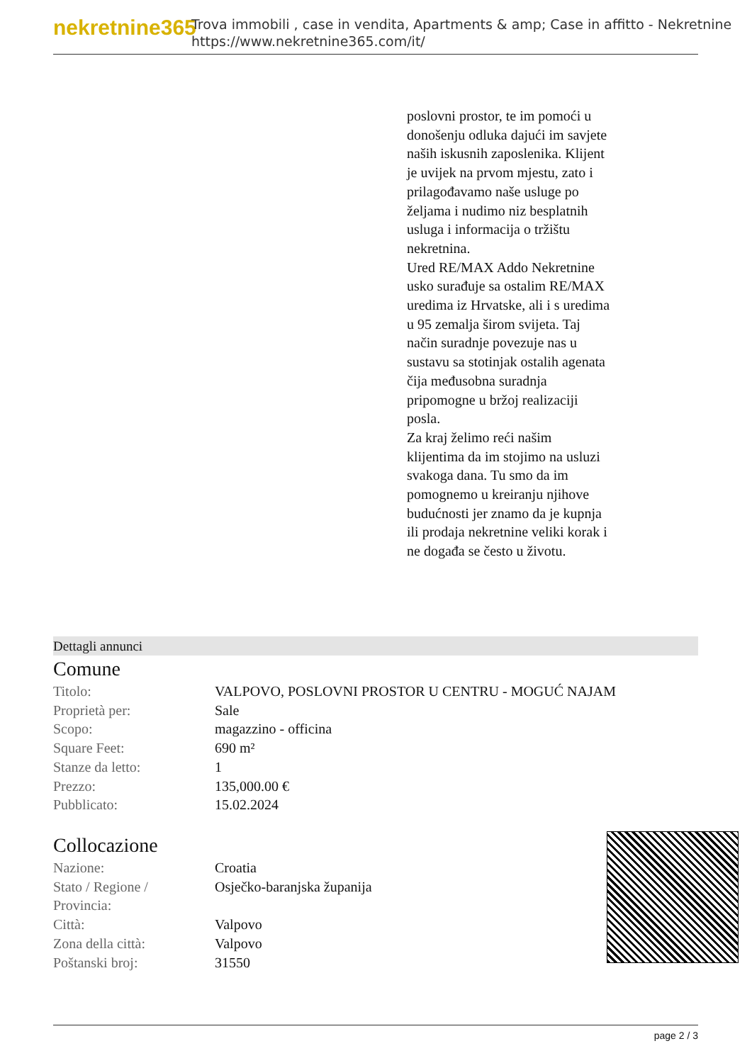nekretnine365
Trova immobili , case in vendita, Apartments & amp; Case in affitto - Nekretnine
https://www.nekretnine365.com/it/
poslovni prostor, te im pomoći u donošenju odluka dajući im savjete naših iskusnih zaposlenika. Klijent je uvijek na prvom mjestu, zato i prilagođavamo naše usluge po željama i nudimo niz besplatnih usluga i informacija o tržištu nekretnina.
Ured RE/MAX Addo Nekretnine usko surađuje sa ostalim RE/MAX uredima iz Hrvatske, ali i s uredima u 95 zemalja širom svijeta. Taj način suradnje povezuje nas u sustavu sa stotinjak ostalih agenata čija međusobna suradnja pripomogne u bržoj realizaciji posla.
Za kraj želimo reći našim klijentima da im stojimo na usluzi svakoga dana. Tu smo da im pomognemo u kreiranju njihove budućnosti jer znamo da je kupnja ili prodaja nekretnine veliki korak i ne događa se često u životu.
Dettagli annunci
Comune
| Titolo: | VALPOVO, POSLOVNI PROSTOR U CENTRU - MOGUĆ NAJAM |
| Proprietà per: | Sale |
| Scopo: | magazzino - officina |
| Square Feet: | 690 m² |
| Stanze da letto: | 1 |
| Prezzo: | 135,000.00 € |
| Pubblicato: | 15.02.2024 |
Collocazione
| Nazione: | Croatia |
| Stato / Regione / Provincia: | Osječko-baranjska županija |
| Città: | Valpovo |
| Zona della città: | Valpovo |
| Poštanski broj: | 31550 |
page 2 / 3